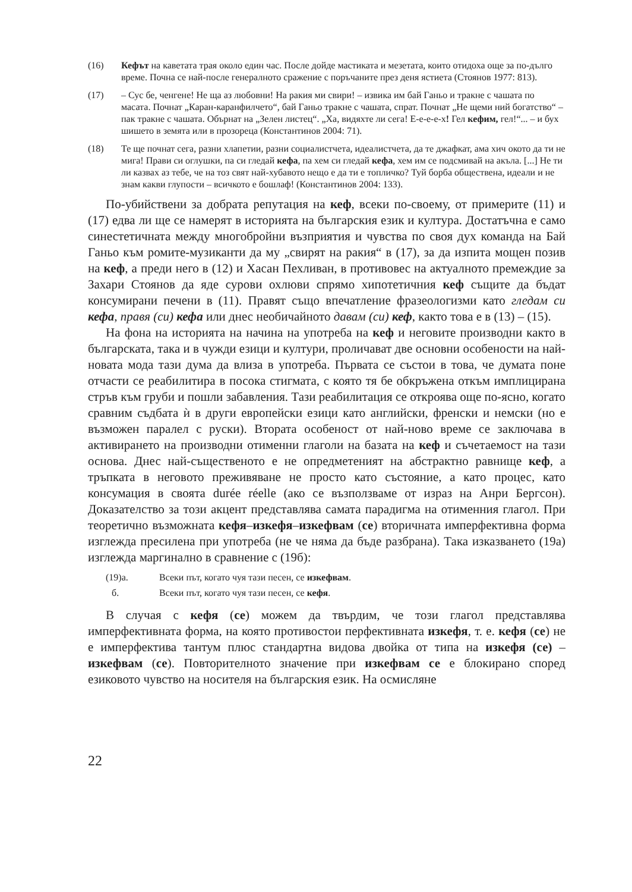(16) Кефът на каветата трая около един час. После дойде мастиката и мезетата, които отидоха още за по-дълго време. Почна се най-после генералното сражение с поръчаните през деня ястиета (Стоянов 1977: 813).
(17) – Сус бе, ченгене! Не ща аз любовни! На ракия ми свири! – извика им бай Ганьо и тракне с чашата по масата. Почнат „Каран-каранфилчето“, бай Ганьо тракне с чашата, спрат. Почнат „Не щеми ний богатство“ – пак тракне с чашата. Обърнат на „Зелен листец“. „Ха, видяхте ли сега! Е-е-е-е-х! Гел кефим, гел!“... – и бух шишето в земята или в прозореца (Константинов 2004: 71).
(18) Те ще почнат сега, разни хлапетии, разни социалистчета, идеалистчета, да те джафкат, ама хич окото да ти не мига! Прави си оглушки, па си гледай кефа, па хем си гледай кефа, хем им се подсмивай на акъла. [...] Не ти ли казвах аз тебе, че на тоз свят най-хубавото нещо е да ти е топличко? Туй борба обществена, идеали и не знам какви глупости – всичкото е бошлаф! (Константинов 2004: 133).
По-убийствени за добрата репутация на кеф, всеки по-своему, от примерите (11) и (17) едва ли ще се намерят в историята на българския език и култура. Достатъчна е само синестетичната между многобройни възприятия и чувства по своя дух команда на Бай Ганьо към ромите-музиканти да му „свирят на ракия“ в (17), за да изпита мощен позив на кеф, а преди него в (12) и Хасан Пехливан, в противовес на актуалното премеждие за Захари Стоянов да яде сурови охлюви спрямо хипотетичния кеф същите да бъдат консумирани печени в (11). Правят също впечатление фразеологизми като гледам си кефа, правя (си) кефа или днес необичайното давам (си) кеф, както това е в (13) – (15).
На фона на историята на начина на употреба на кеф и неговите производни както в българската, така и в чужди езици и култури, проличават две основни особености на най-новата мода тази дума да влиза в употреба. Първата се състои в това, че думата поне отчасти се реабилитира в посока стигмата, с която тя бе обкръжена откъм имплицирана стръв към груби и пошли забавления. Тази реабилитация се откроява още по-ясно, когато сравним съдбата ѝ в други европейски езици като английски, френски и немски (но е възможен паралел с руски). Втората особеност от най-ново време се заключава в активирането на производни отименни глаголи на базата на кеф и съчетаемост на тази основа. Днес най-същественото е не опредметеният на абстрактно равнище кеф, а тръпката в неговото преживяване не просто като състояние, а като процес, като консумация в своята durée réelle (ако се възползваме от израз на Анри Бергсон). Доказателство за този акцент представлява самата парадигма на отименния глагол. При теоретично възможната кефя–изкефя–изкефвам (се) вторичната имперфективна форма изглежда пресилена при употреба (не че няма да бъде разбрана). Така изказването (19а) изглежда маргинално в сравнение с (19б):
(19)а. Всеки път, когато чуя тази песен, се изкефвам.
б. Всеки път, когато чуя тази песен, се кефя.
В случая с кефя (се) можем да твърдим, че този глагол представлява имперфективната форма, на която противостои перфективната изкефя, т. е. кефя (се) не е имперфектива тантум плюс стандартна видова двойка от типа на изкефя (се) – изкефвам (се). Повторителното значение при изкефвам се е блокирано според езиковото чувство на носителя на българския език. На осмисляне
22